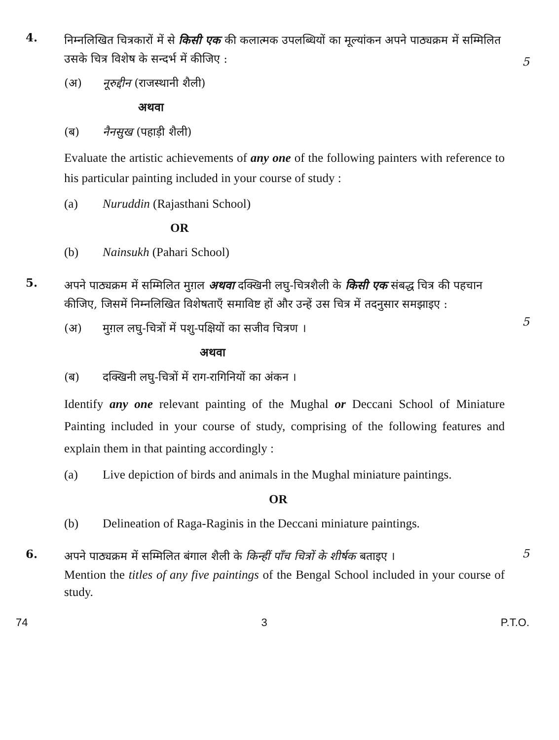4.
निम्नलिखित चित्रकारों में से किसी एक की कलात्मक उपलब्धियों का मूल्यांकन अपने पाठ्यक्रम में सम्मिलित उसके चित्र विशेष के सन्दर्भ में कीजिए :
(अ) नूरुद्दीन (राजस्थानी शैली)
अथवा
(ब) नैनसुख (पहाड़ी शैली)
Evaluate the artistic achievements of any one of the following painters with reference to his particular painting included in your course of study :
(a) Nuruddin (Rajasthani School)
OR
(b) Nainsukh (Pahari School)
5
5.
अपने पाठ्यक्रम में सम्मिलित मुग़ल अथवा दक्खिनी लघु-चित्रशैली के किसी एक संबद्ध चित्र की पहचान कीजिए, जिसमें निम्नलिखित विशेषताएँ समाविष्ट हों और उन्हें उस चित्र में तदनुसार समझाइए :
(अ) मुग़ल लघु-चित्रों में पशु-पक्षियों का सजीव चित्रण ।
अथवा
(ब) दक्खिनी लघु-चित्रों में राग-रागिनियों का अंकन ।
Identify any one relevant painting of the Mughal or Deccani School of Miniature Painting included in your course of study, comprising of the following features and explain them in that painting accordingly :
(a) Live depiction of birds and animals in the Mughal miniature paintings.
OR
(b) Delineation of Raga-Raginis in the Deccani miniature paintings.
5
6.
अपने पाठ्यक्रम में सम्मिलित बंगाल शैली के किन्हीं पाँच चित्रों के शीर्षक बताइए ।
Mention the titles of any five paintings of the Bengal School included in your course of study.
5
74 3 P.T.O.